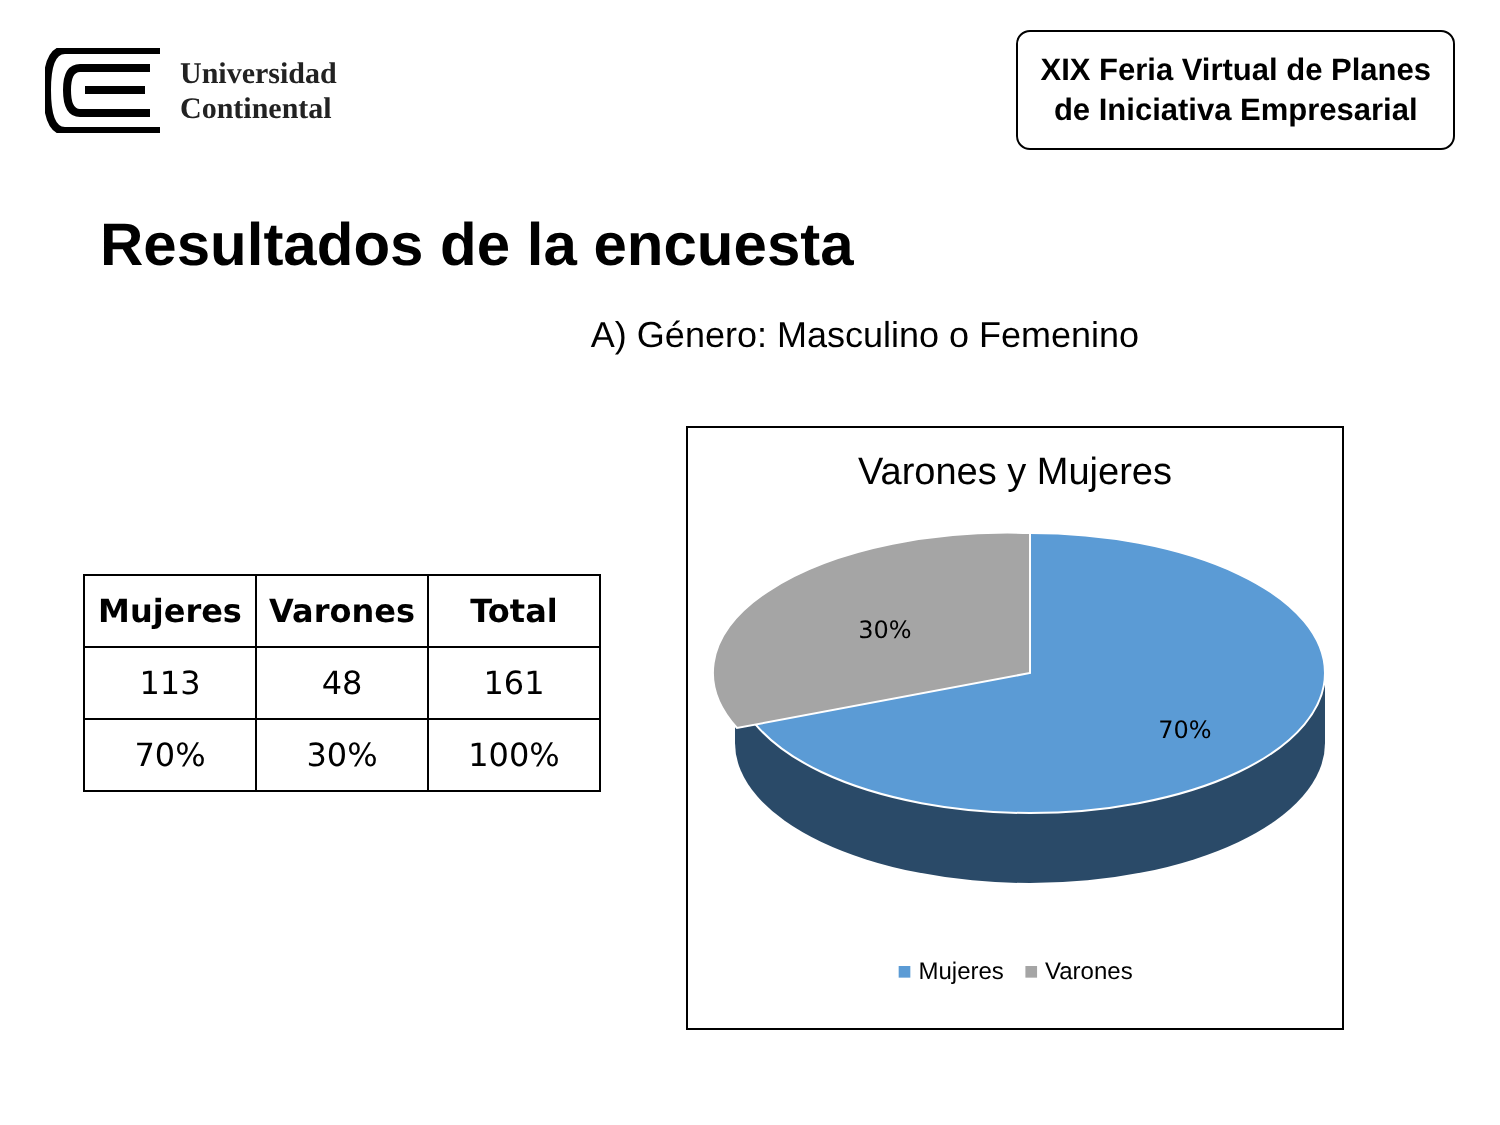Universidad
Continental
XIX Feria Virtual de Planes
de Iniciativa Empresarial
Resultados de la encuesta
A) Género: Masculino o Femenino
| Mujeres | Varones | Total |
| --- | --- | --- |
| 113 | 48 | 161 |
| 70% | 30% | 100% |
Varones y Mujeres
30%
70%
■ Mujeres ■ Varones